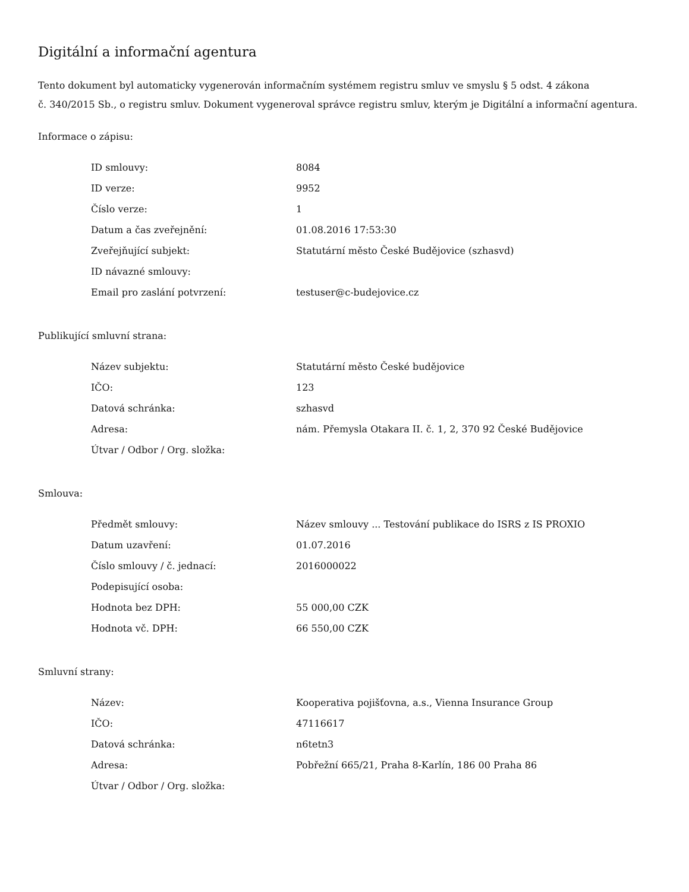Digitální a informační agentura
Tento dokument byl automaticky vygenerován informačním systémem registru smluv ve smyslu § 5 odst. 4 zákona
č. 340/2015 Sb., o registru smluv. Dokument vygeneroval správce registru smluv, kterým je Digitální a informační agentura.
Informace o zápisu:
| ID smlouvy: | 8084 |
| ID verze: | 9952 |
| Číslo verze: | 1 |
| Datum a čas zveřejnění: | 01.08.2016 17:53:30 |
| Zveřejňující subjekt: | Statutární město České Budějovice (szhasvd) |
| ID návazné smlouvy: | |
| Email pro zaslání potvrzení: | testuser@c-budejovice.cz |
Publikující smluvní strana:
| Název subjektu: | Statutární město České budějovice |
| IČO: | 123 |
| Datová schránka: | szhasvd |
| Adresa: | nám. Přemysla Otakara II. č. 1, 2, 370 92 České Budějovice |
| Útvar / Odbor / Org. složka: | |
Smlouva:
| Předmět smlouvy: | Název smlouvy ... Testování publikace do ISRS z IS PROXIO |
| Datum uzavření: | 01.07.2016 |
| Číslo smlouvy / č. jednací: | 2016000022 |
| Podepisující osoba: | |
| Hodnota bez DPH: | 55 000,00 CZK |
| Hodnota vč. DPH: | 66 550,00 CZK |
Smluvní strany:
| Název: | Kooperativa pojišťovna, a.s., Vienna Insurance Group |
| IČO: | 47116617 |
| Datová schránka: | n6tetn3 |
| Adresa: | Pobřežní 665/21, Praha 8-Karlín, 186 00 Praha 86 |
| Útvar / Odbor / Org. složka: | |